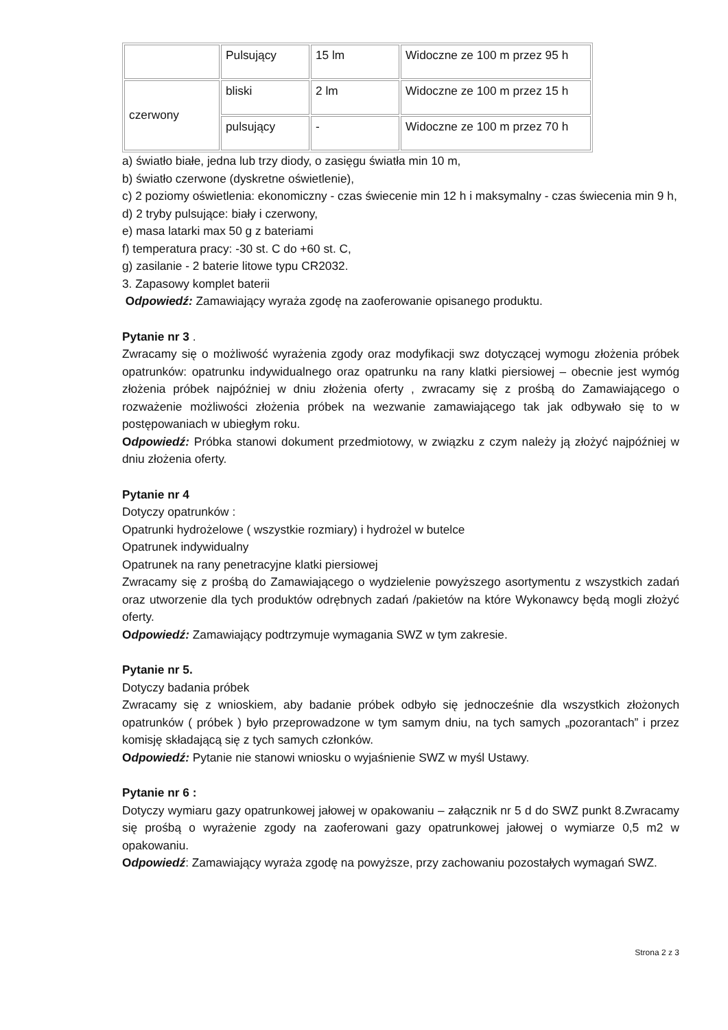| | Pulsujący | 15 lm | Widoczne ze 100 m przez 95 h |
| czerwony | bliski | 2 lm | Widoczne ze 100 m przez 15 h |
| | pulsujący | - | Widoczne ze 100 m przez 70 h |
a) światło białe, jedna lub trzy diody, o zasięgu światła min 10 m,
b) światło czerwone (dyskretne oświetlenie),
c) 2 poziomy oświetlenia: ekonomiczny - czas świecenie min 12 h i maksymalny - czas świecenia min 9 h,
d) 2 tryby pulsujące: biały i czerwony,
e) masa latarki max 50 g z bateriami
f) temperatura pracy: -30 st. C do +60 st. C,
g) zasilanie - 2 baterie litowe typu CR2032.
3. Zapasowy komplet baterii
Odpowiedź: Zamawiający wyraża zgodę na zaoferowanie opisanego produktu.
Pytanie nr 3 .
Zwracamy się o możliwość wyrażenia zgody oraz modyfikacji swz dotyczącej wymogu złożenia próbek opatrunków: opatrunku indywidualnego oraz opatrunku na rany klatki piersiowej – obecnie jest wymóg złożenia próbek najpóźniej w dniu złożenia oferty , zwracamy się z prośbą do Zamawiającego o rozważenie możliwości złożenia próbek na wezwanie zamawiającego tak jak odbywało się to w postępowaniach w ubiegłym roku.
Odpowiedź: Próbka stanowi dokument przedmiotowy, w związku z czym należy ją złożyć najpóźniej w dniu złożenia oferty.
Pytanie nr 4
Dotyczy opatrunków :
Opatrunki hydrożelowe ( wszystkie rozmiary) i hydrożel w butelce
Opatrunek indywidualny
Opatrunek na rany penetracyjne klatki piersiowej
Zwracamy się z prośbą do Zamawiającego o wydzielenie powyższego asortymentu z wszystkich zadań oraz utworzenie dla tych produktów odrębnych zadań /pakietów na które Wykonawcy będą mogli złożyć oferty.
Odpowiedź: Zamawiający podtrzymuje wymagania SWZ w tym zakresie.
Pytanie nr 5.
Dotyczy badania próbek
Zwracamy się z wnioskiem, aby badanie próbek odbyło się jednocześnie dla wszystkich złożonych opatrunków ( próbek ) było przeprowadzone w tym samym dniu, na tych samych „pozorantach” i przez komisję składającą się z tych samych członków.
Odpowiedź: Pytanie nie stanowi wniosku o wyjaśnienie SWZ w myśl Ustawy.
Pytanie nr 6 :
Dotyczy wymiaru gazy opatrunkowej jałowej w opakowaniu – załącznik nr 5 d do SWZ punkt 8.Zwracamy się prośbą o wyrażenie zgody na zaoferowani gazy opatrunkowej jałowej o wymiarze 0,5 m2 w opakowaniu.
Odpowiedź: Zamawiający wyraża zgodę na powyższe, przy zachowaniu pozostałych wymagań SWZ.
Strona 2 z 3